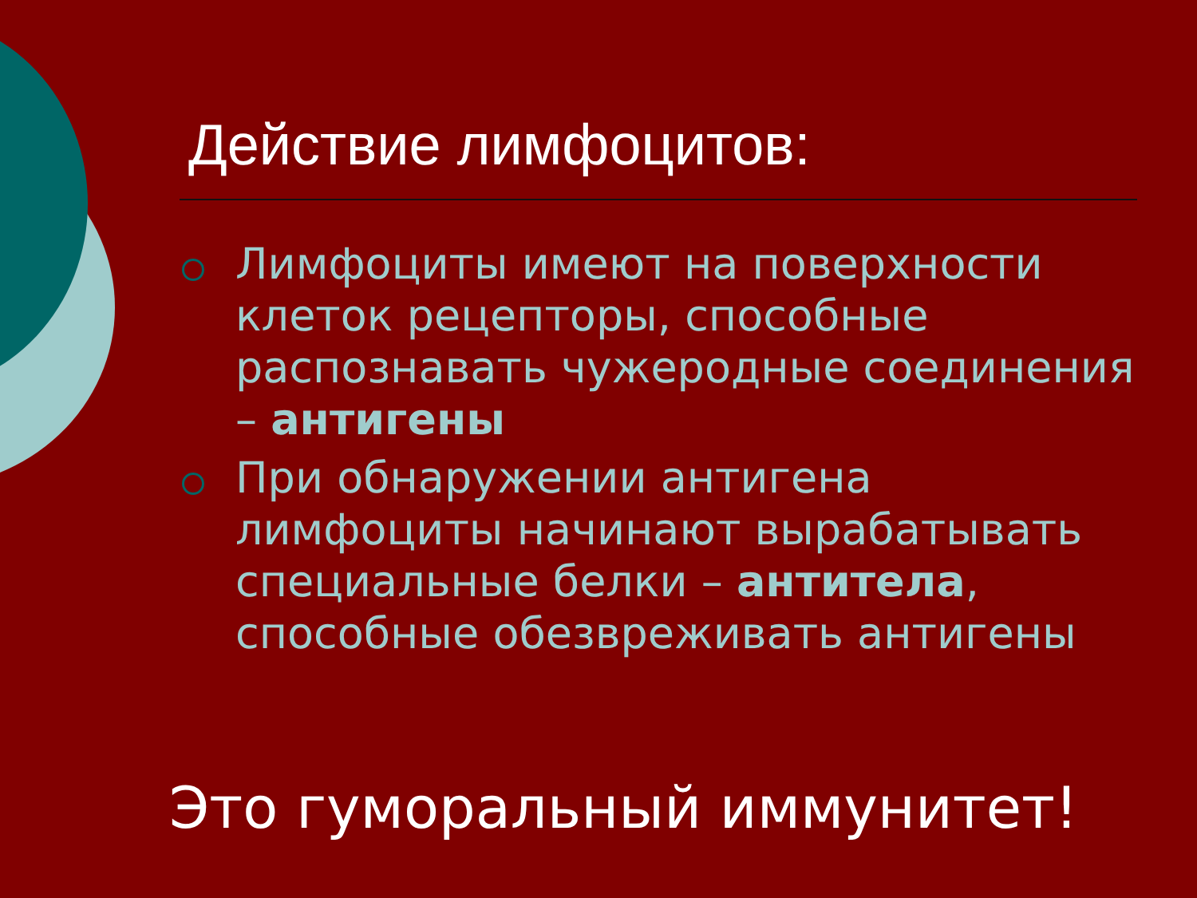Действие лимфоцитов:
Лимфоциты имеют на поверхности клеток рецепторы, способные распознавать чужеродные соединения – антигены
При обнаружении антигена лимфоциты начинают вырабатывать специальные белки – антитела, способные обезвреживать антигены
Это гуморальный иммунитет!